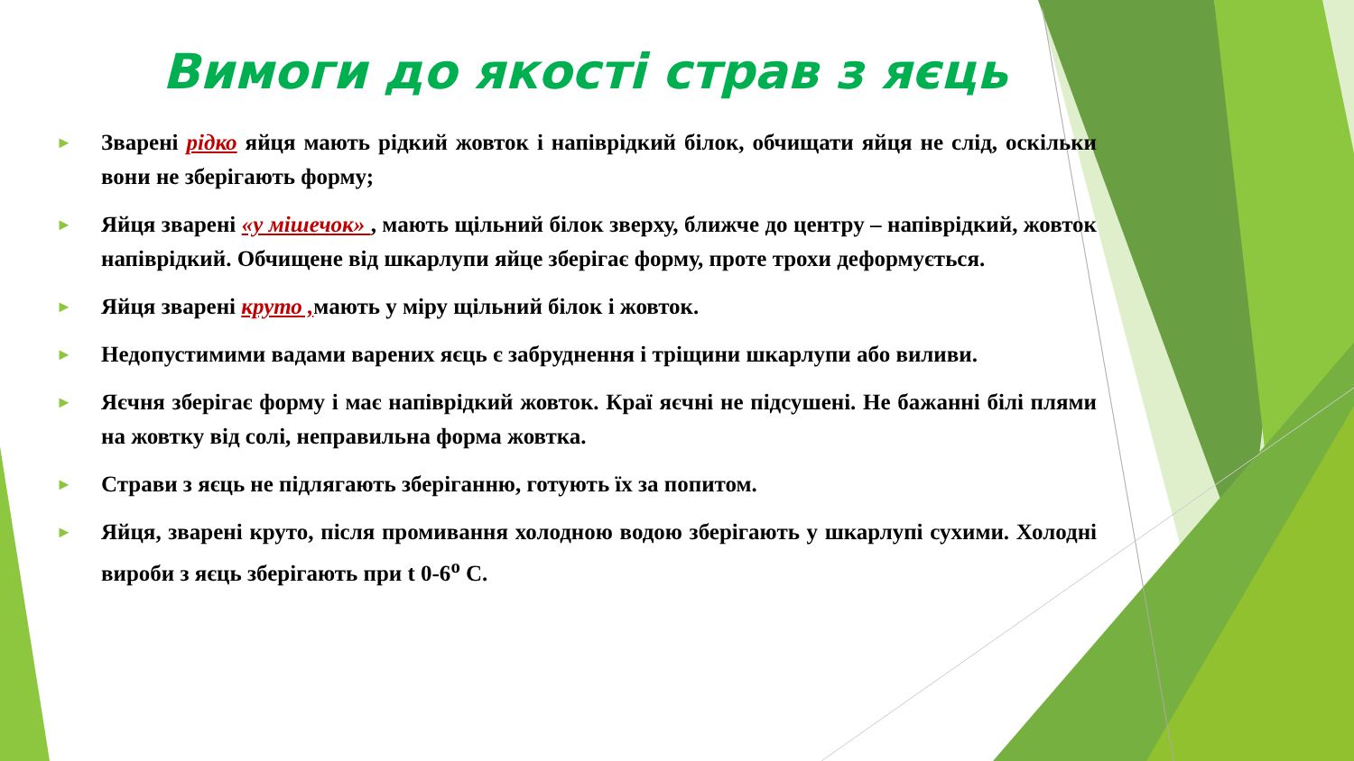Вимоги до якості страв з яєць
► Зварені рідко яйця мають рідкий жовток і напіврідкий білок, обчищати яйця не слід, оскільки вони не зберігають форму;
► Яйця зварені «у мішечок» , мають щільний білок зверху, ближче до центру – напіврідкий, жовток напіврідкий. Обчищене від шкарлупи яйце зберігає форму, проте трохи деформується.
► Яйця зварені круто , мають у міру щільний білок і жовток.
► Недопустимими вадами варених яєць є забруднення і тріщини шкарлупи або виливи.
► Яєчня зберігає форму і має напіврідкий жовток. Краї яєчні не підсушені. Не бажанні білі плями на жовтку від солі, неправильна форма жовтка.
► Страви з яєць не підлягають зберіганню, готують їх за попитом.
► Яйця, зварені круто, після промивання холодною водою зберігають у шкарлупі сухими. Холодні вироби з яєць зберігають при t 0-6<sup>о</sup> С.